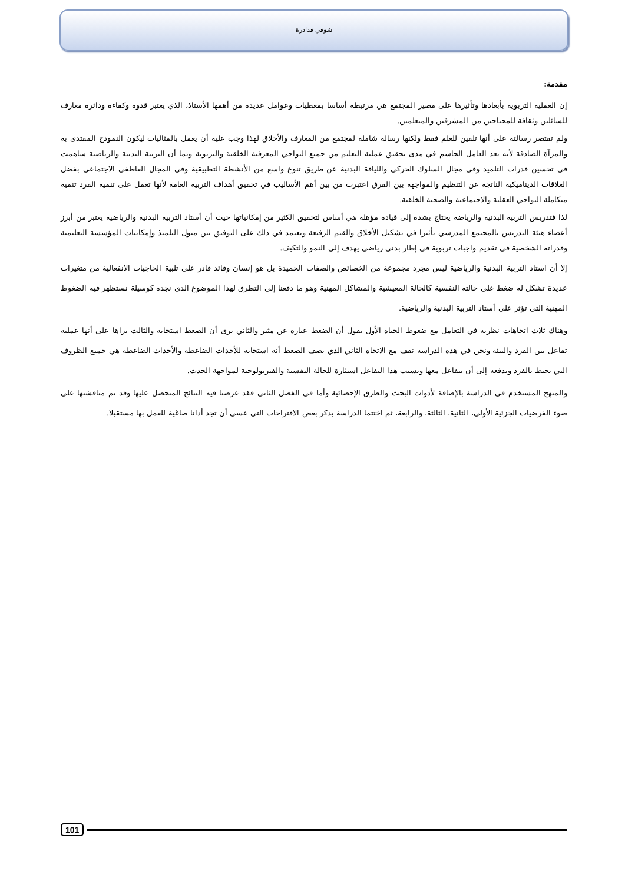شوقي قدادرة
مقدمة:
إن العملية التربوية بأبعادها وتأثيرها على مصير المجتمع هي مرتبطة أساسا بمعطيات وعوامل عديدة من أهمها الأستاذ، الذي يعتبر قدوة وكفاءة ودائرة معارف للسائلين وثقافة للمحتاجين من المشرفين والمتعلمين.
ولم تقتصر رسالته على أنها تلقين للعلم فقط ولكنها رسالة شاملة لمجتمع من المعارف والأخلاق لهذا وجب عليه أن يعمل بالمثاليات ليكون النموذج المقتدى به والمرآة الصادقة لأنه يعد العامل الحاسم في مدى تحقيق عملية التعليم من جميع النواحي المعرفية الخلقية والتربوية وبما أن التربية البدنية والرياضية ساهمت في تحسين قدرات التلميذ وفي مجال السلوك الحركي واللياقة البدنية عن طريق تنوع واسع من الأنشطة التطبيقية وفي المجال العاطفي الاجتماعي بفضل العلاقات الديناميكية الناتجة عن التنظيم والمواجهة بين الفرق اعتبرت من بين أهم الأساليب في تحقيق أهداف التربية العامة لأنها تعمل على تنمية الفرد تنمية متكاملة النواحي العقلية والاجتماعية والصحية الخلقية.
لذا فتدريس التربية البدنية والرياضة يحتاج بشدة إلى قيادة مؤهلة هي أساس لتحقيق الكثير من إمكانياتها حيث أن أستاذ التربية البدنية والرياضية يعتبر من أبرز أعضاء هيئة التدريس بالمجتمع المدرسي تأثيرا في تشكيل الأخلاق والقيم الرفيعة ويعتمد في ذلك على التوفيق بين ميول التلميذ وإمكانيات المؤسسة التعليمية وقدراته الشخصية في تقديم واجبات تربوية في إطار بدني رياضي يهدف إلى النمو والتكيف.
إلا أن استاذ التربية البدنية والرياضية ليس مجرد مجموعة من الخصائص والصفات الحميدة بل هو إنسان وقائد قادر على تلبية الحاجيات الانفعالية من متغيرات عديدة تشكل له ضغط على حالته النفسية كالحالة المعيشية والمشاكل المهنية وهو ما دفعنا إلى التطرق لهذا الموضوع الذي نجده كوسيلة نستظهر فيه الضغوط المهنية التي تؤثر على أستاذ التربية البدنية والرياضية.
وهناك ثلاث اتجاهات نظرية في التعامل مع ضغوط الحياة الأول يقول أن الضغط عبارة عن مثير والثاني يرى أن الضغط استجابة والثالث يراها على أنها عملية تفاعل بين الفرد والبيئة ونحن في هذه الدراسة نقف مع الاتجاه الثاني الذي يصف الضغط أنه استجابة للأحداث الضاغطة والأحداث الضاغطة هي جميع الظروف التي تحيط بالفرد وتدفعه إلى أن يتفاعل معها ويسبب هذا التفاعل استثارة للحالة النفسية والفيزيولوجية لمواجهة الحدث.
والمنهج المستخدم في الدراسة بالإضافة لأدوات البحث والطرق الإحصائية وأما في الفصل الثاني فقد عرضنا فيه النتائج المتحصل عليها وقد تم مناقشتها على ضوء الفرضيات الجزئية الأولى، الثانية، الثالثة، والرابعة، ثم اختتما الدراسة بذكر بعض الاقتراحات التي عسى أن تجد أذانا صاغية للعمل بها مستقبلا.
101